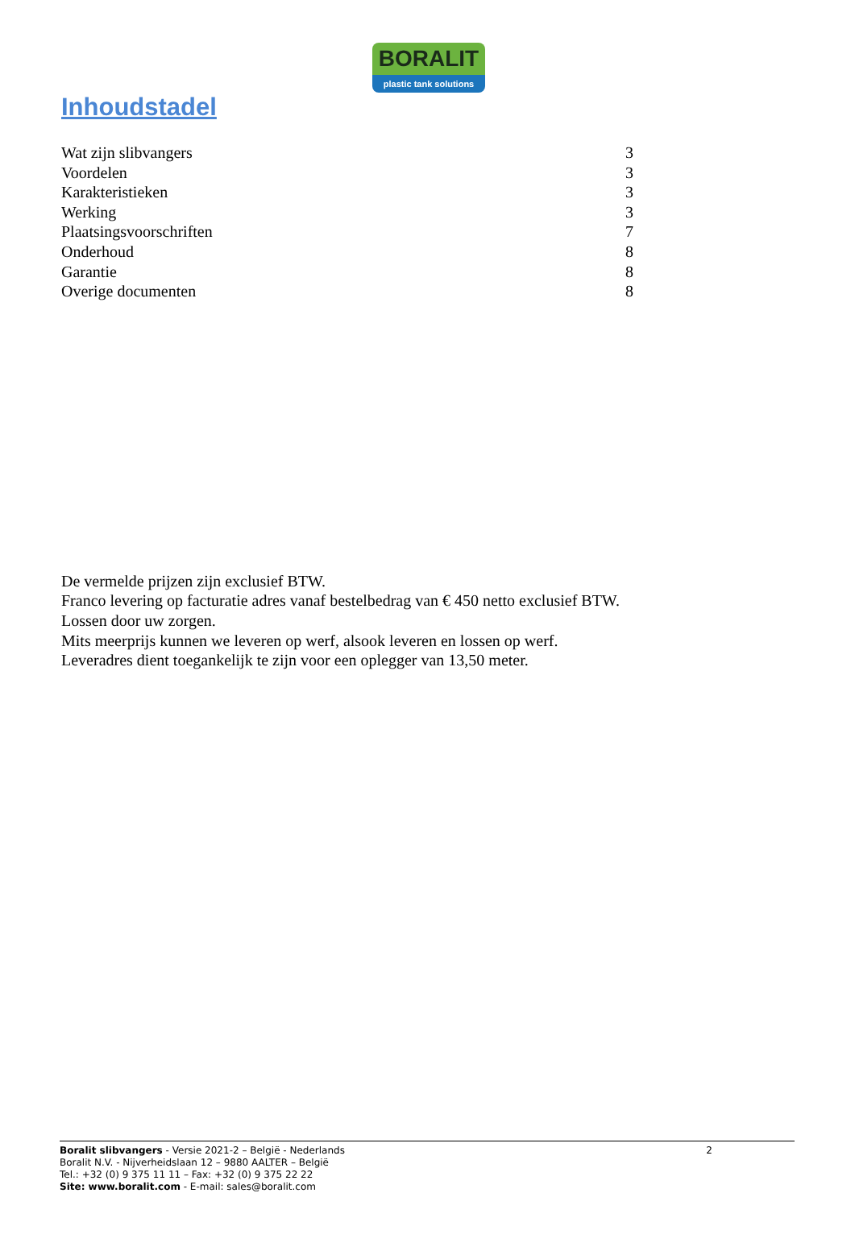BORALIT
plastic tank solutions
Inhoudstadel
Wat zijn slibvangers 3
Voordelen 3
Karakteristieken 3
Werking 3
Plaatsingsvoorschriften 7
Onderhoud 8
Garantie 8
Overige documenten 8
De vermelde prijzen zijn exclusief BTW.
Franco levering op facturatie adres vanaf bestelbedrag van € 450 netto exclusief BTW.
Lossen door uw zorgen.
Mits meerprijs kunnen we leveren op werf, alsook leveren en lossen op werf.
Leveradres dient toegankelijk te zijn voor een oplegger van 13,50 meter.
Boralit slibvangers - Versie 2021-2 – België - Nederlands 2
Boralit N.V. - Nijverheidslaan 12 – 9880 AALTER – België
Tel.: +32 (0) 9 375 11 11 – Fax: +32 (0) 9 375 22 22
Site: www.boralit.com - E-mail: sales@boralit.com